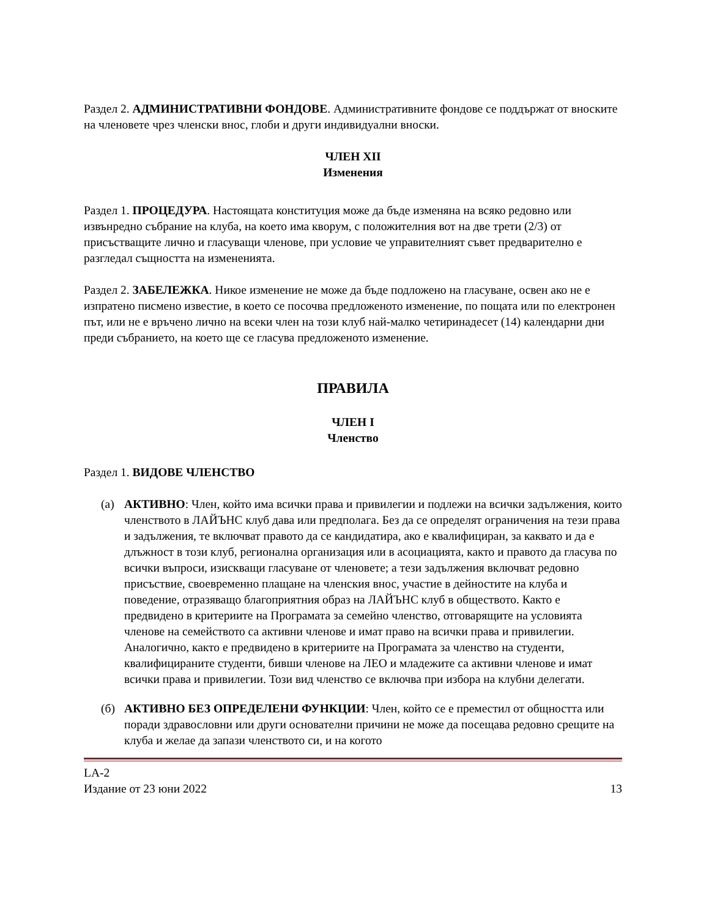Раздел 2. АДМИНИСТРАТИВНИ ФОНДОВЕ. Административните фондове се поддържат от вноските на членовете чрез членски внос, глоби и други индивидуални вноски.
ЧЛЕН XII
Изменения
Раздел 1. ПРОЦЕДУРА. Настоящата конституция може да бъде изменяна на всяко редовно или извънредно събрание на клуба, на което има кворум, с положителния вот на две трети (2/3) от присъстващите лично и гласуващи членове, при условие че управителният съвет предварително е разгледал същността на измененията.
Раздел 2. ЗАБЕЛЕЖКА. Никое изменение не може да бъде подложено на гласуване, освен ако не е изпратено писмено известие, в което се посочва предложеното изменение, по пощата или по електронен път, или не е връчено лично на всеки член на този клуб най-малко четиринадесет (14) календарни дни преди събранието, на което ще се гласува предложеното изменение.
ПРАВИЛА
ЧЛЕН I
Членство
Раздел 1. ВИДОВЕ ЧЛЕНСТВО
(а) АКТИВНО: Член, който има всички права и привилегии и подлежи на всички задължения, които членството в ЛАЙЪНС клуб дава или предполага. Без да се определят ограничения на тези права и задължения, те включват правото да се кандидатира, ако е квалифициран, за каквато и да е длъжност в този клуб, регионална организация или в асоциацията, както и правото да гласува по всички въпроси, изискващи гласуване от членовете; а тези задължения включват редовно присъствие, своевременно плащане на членския внос, участие в дейностите на клуба и поведение, отразяващо благоприятния образ на ЛАЙЪНС клуб в обществото. Както е предвидено в критериите на Програмата за семейно членство, отговарящите на условията членове на семейството са активни членове и имат право на всички права и привилегии. Аналогично, както е предвидено в критериите на Програмата за членство на студенти, квалифицираните студенти, бивши членове на ЛЕО и младежите са активни членове и имат всички права и привилегии. Този вид членство се включва при избора на клубни делегати.
(б) АКТИВНО БЕЗ ОПРЕДЕЛЕНИ ФУНКЦИИ: Член, който се е преместил от общността или поради здравословни или други основателни причини не може да посещава редовно срещите на клуба и желае да запази членството си, и на когото
LA-2
Издание от 23 юни 2022 13